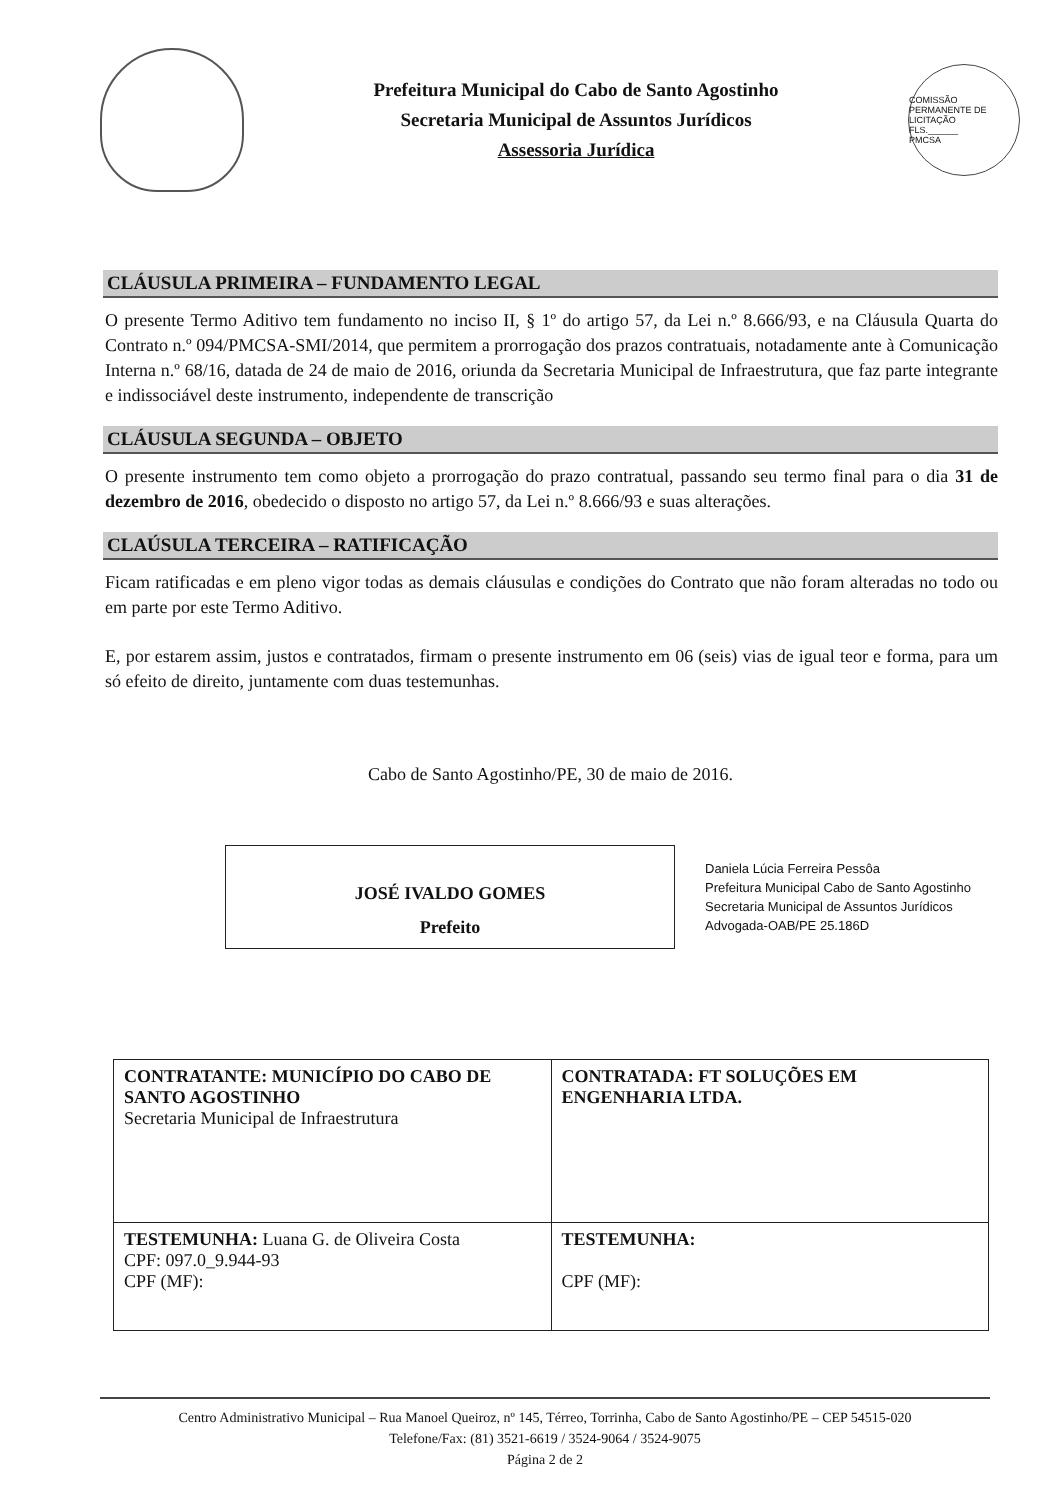Prefeitura Municipal do Cabo de Santo Agostinho
Secretaria Municipal de Assuntos Jurídicos
Assessoria Jurídica
COMISSÃO PERMANENTE DE LICITAÇÃO
FLS.______
PMCSA
CLÁUSULA PRIMEIRA – FUNDAMENTO LEGAL
O presente Termo Aditivo tem fundamento no inciso II, § 1º do artigo 57, da Lei n.º 8.666/93, e na Cláusula Quarta do Contrato n.º 094/PMCSA-SMI/2014, que permitem a prorrogação dos prazos contratuais, notadamente ante à Comunicação Interna n.º 68/16, datada de 24 de maio de 2016, oriunda da Secretaria Municipal de Infraestrutura, que faz parte integrante e indissociável deste instrumento, independente de transcrição
CLÁUSULA SEGUNDA – OBJETO
O presente instrumento tem como objeto a prorrogação do prazo contratual, passando seu termo final para o dia 31 de dezembro de 2016, obedecido o disposto no artigo 57, da Lei n.º 8.666/93 e suas alterações.
CLAÚSULA TERCEIRA – RATIFICAÇÃO
Ficam ratificadas e em pleno vigor todas as demais cláusulas e condições do Contrato que não foram alteradas no todo ou em parte por este Termo Aditivo.
E, por estarem assim, justos e contratados, firmam o presente instrumento em 06 (seis) vias de igual teor e forma, para um só efeito de direito, juntamente com duas testemunhas.
Cabo de Santo Agostinho/PE, 30 de maio de 2016.
JOSÉ IVALDO GOMES
Prefeito
Daniela Lúcia Ferreira Pessôa
Prefeitura Municipal Cabo de Santo Agostinho
Secretaria Municipal de Assuntos Jurídicos
Advogada-OAB/PE 25.186D
| CONTRATANTE: MUNICÍPIO DO CABO DE SANTO AGOSTINHO Secretaria Municipal de Infraestrutura | CONTRATADA: FT SOLUÇÕES EM ENGENHARIA LTDA. |
| TESTEMUNHA: Luana G. de Oliveira Costa CPF: 097.0_9.944-93 CPF (MF): | TESTEMUNHA: CPF (MF): |
Centro Administrativo Municipal – Rua Manoel Queiroz, nº 145, Térreo, Torrinha, Cabo de Santo Agostinho/PE – CEP 54515-020
Telefone/Fax: (81) 3521-6619 / 3524-9064 / 3524-9075
Página 2 de 2